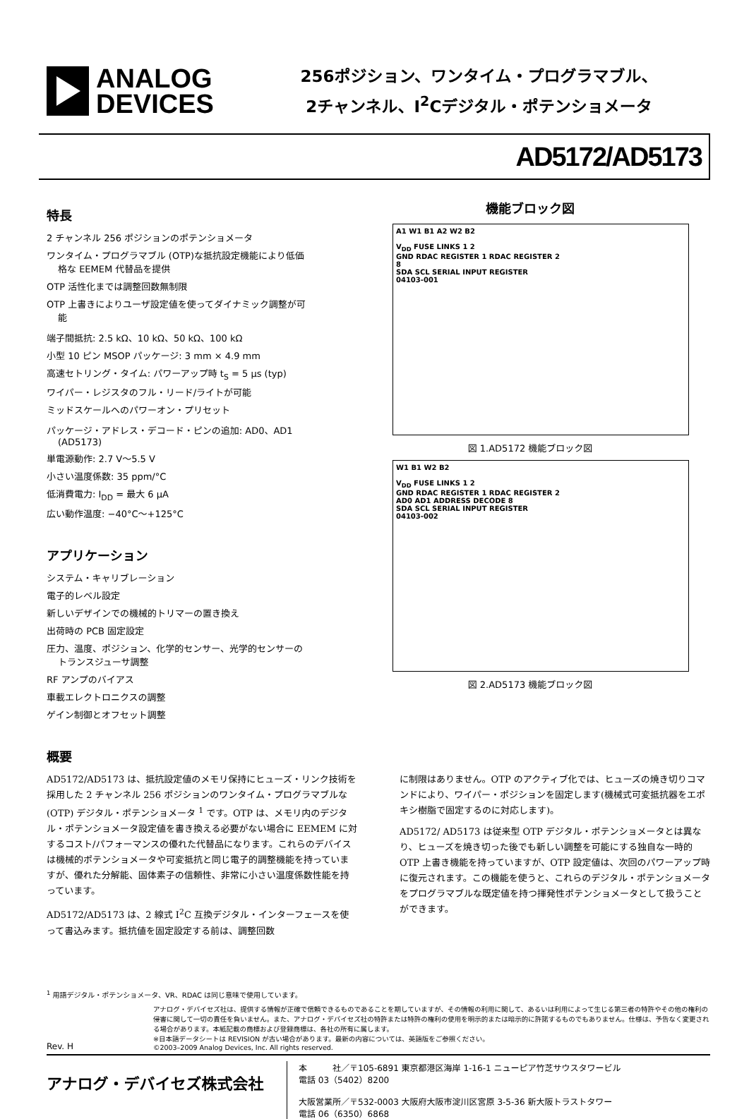ANALOG
DEVICES
256ポジション、ワンタイム・プログラマブル、
2チャンネル、I<sup>2</sup>Cデジタル・ポテンショメータ
AD5172/AD5173
特長
2 チャンネル 256 ポジションのポテンショメータ
ワンタイム・プログラマブル (OTP)な抵抗設定機能により低価
格な EEMEM 代替品を提供
OTP 活性化までは調整回数無制限
OTP 上書きによりユーザ設定値を使ってダイナミック調整が可
能
端子間抵抗: 2.5 kΩ、10 kΩ、50 kΩ、100 kΩ
小型 10 ピン MSOP パッケージ: 3 mm × 4.9 mm
高速セトリング・タイム: パワーアップ時 t<sub>S</sub> = 5 μs (typ)
ワイパー・レジスタのフル・リード/ライトが可能
ミッドスケールへのパワーオン・プリセット
パッケージ・アドレス・デコード・ピンの追加: AD0、AD1
(AD5173)
単電源動作: 2.7 V〜5.5 V
小さい温度係数: 35 ppm/°C
低消費電力: I<sub>DD</sub> = 最大 6 μA
広い動作温度: −40°C〜+125°C
アプリケーション
システム・キャリブレーション
電子的レベル設定
新しいデザインでの機械的トリマーの置き換え
出荷時の PCB 固定設定
圧力、温度、ポジション、化学的センサー、光学的センサーの
トランスジューサ調整
RF アンプのバイアス
車載エレクトロニクスの調整
ゲイン制御とオフセット調整
機能ブロック図
A1 W1 B1 A2 W2 B2
V<sub>DD</sub> FUSE LINKS 1 2
GND RDAC REGISTER 1 RDAC REGISTER 2
8
SDA SCL SERIAL INPUT REGISTER
04103-001
図 1.AD5172 機能ブロック図
W1 B1 W2 B2
V<sub>DD</sub> FUSE LINKS 1 2
GND RDAC REGISTER 1 RDAC REGISTER 2
AD0 AD1 ADDRESS DECODE 8
SDA SCL SERIAL INPUT REGISTER
04103-002
図 2.AD5173 機能ブロック図
概要
AD5172/AD5173 は、抵抗設定値のメモリ保持にヒューズ・リンク技術を採用した 2 チャンネル 256 ポジションのワンタイム・プログラマブルな (OTP) デジタル・ポテンショメータ <sup>1</sup> です。OTP は、メモリ内のデジタル・ポテンショメータ設定値を書き換える必要がない場合に EEMEM に対するコスト/パフォーマンスの優れた代替品になります。これらのデバイスは機械的ポテンショメータや可変抵抗と同じ電子的調整機能を持っていますが、優れた分解能、固体素子の信頼性、非常に小さい温度係数性能を持っています。
AD5172/AD5173 は、2 線式 I<sup>2</sup>C 互換デジタル・インターフェースを使って書込みます。抵抗値を固定設定する前は、調整回数
に制限はありません。OTP のアクティブ化では、ヒューズの焼き切りコマンドにより、ワイパー・ポジションを固定します(機械式可変抵抗器をエポキシ樹脂で固定するのに対応します)。
AD5172/ AD5173 は従来型 OTP デジタル・ポテンショメータとは異なり、ヒューズを焼き切った後でも新しい調整を可能にする独自な一時的 OTP 上書き機能を持っていますが、OTP 設定値は、次回のパワーアップ時に復元されます。この機能を使うと、これらのデジタル・ポテンショメータをプログラマブルな既定値を持つ揮発性ポテンショメータとして扱うことができます。
<sup>1</sup> 用語デジタル・ポテンショメータ、VR、RDAC は同じ意味で使用しています。
Rev. H
アナログ・デバイセズ社は、提供する情報が正確で信頼できるものであることを期していますが、その情報の利用に関して、あるいは利用によって生じる第三者の特許やその他の権利の侵害に関して一切の責任を負いません。また、アナログ・デバイセズ社の特許または特許の権利の使用を明示的または暗示的に許諾するものでもありません。仕様は、予告なく変更される場合があります。本紙記載の商標および登録商標は、各社の所有に属します。
※日本語データシートは REVISION が古い場合があります。最新の内容については、英語版をご参照ください。
©2003–2009 Analog Devices, Inc. All rights reserved.
アナログ・デバイセズ株式会社
本　　　社／〒105-6891 東京都港区海岸 1-16-1 ニューピア竹芝サウスタワービル
電話 03（5402）8200
大阪営業所／〒532-0003 大阪府大阪市淀川区宮原 3-5-36 新大阪トラストタワー
電話 06（6350）6868